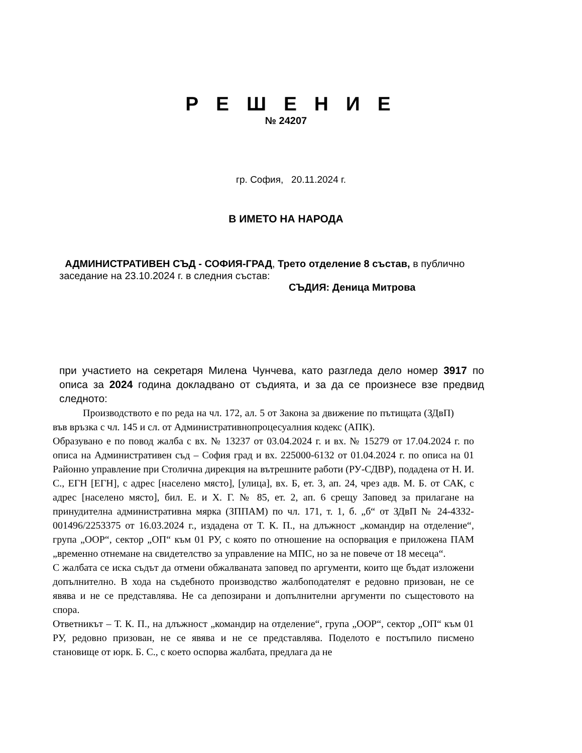Р Е Ш Е Н И Е
№ 24207
гр. София, 20.11.2024 г.
В ИМЕТО НА НАРОДА
АДМИНИСТРАТИВЕН СЪД - СОФИЯ-ГРАД, Трето отделение 8 състав, в публично заседание на 23.10.2024 г. в следния състав:
СЪДИЯ: Деница Митрова
при участието на секретаря Милена Чунчева, като разгледа дело номер 3917 по описа за 2024 година докладвано от съдията, и за да се произнесе взе предвид следното:
Производството е по реда на чл. 172, ал. 5 от Закона за движение по пътищата (ЗДвП) във връзка с чл. 145 и сл. от Административнопроцесуалния кодекс (АПК).
Образувано е по повод жалба с вх. № 13237 от 03.04.2024 г. и вх. № 15279 от 17.04.2024 г. по описа на Административен съд – София град и вх. 225000-6132 от 01.04.2024 г. по описа на 01 Районно управление при Столична дирекция на вътрешните работи (РУ-СДВР), подадена от Н. И. С., ЕГН [ЕГН], с адрес [населено място], [улица], вх. Б, ет. 3, ап. 24, чрез адв. М. Б. от САК, с адрес [населено място], бил. Е. и Х. Г. № 85, ет. 2, ап. 6 срещу Заповед за прилагане на принудителна административна мярка (ЗППАМ) по чл. 171, т. 1, б. „б“ от ЗДвП № 24-4332-001496/2253375 от 16.03.2024 г., издадена от Т. К. П., на длъжност „командир на отделение“, група „ООР“, сектор „ОП“ към 01 РУ, с която по отношение на оспорвация е приложена ПАМ „временно отнемане на свидетелство за управление на МПС, но за не повече от 18 месеца“.
С жалбата се иска съдът да отмени обжалваната заповед по аргументи, които ще бъдат изложени допълнително. В хода на съдебното производство жалбоподателят е редовно призован, не се явява и не се представлява. Не са депозирани и допълнителни аргументи по същестовото на спора.
Ответникът – Т. К. П., на длъжност „командир на отделение“, група „ООР“, сектор „ОП“ към 01 РУ, редовно призован, не се явява и не се представлява. Поделото е постъпило писмено становище от юрк. Б. С., с което оспорва жалбата, предлага да не